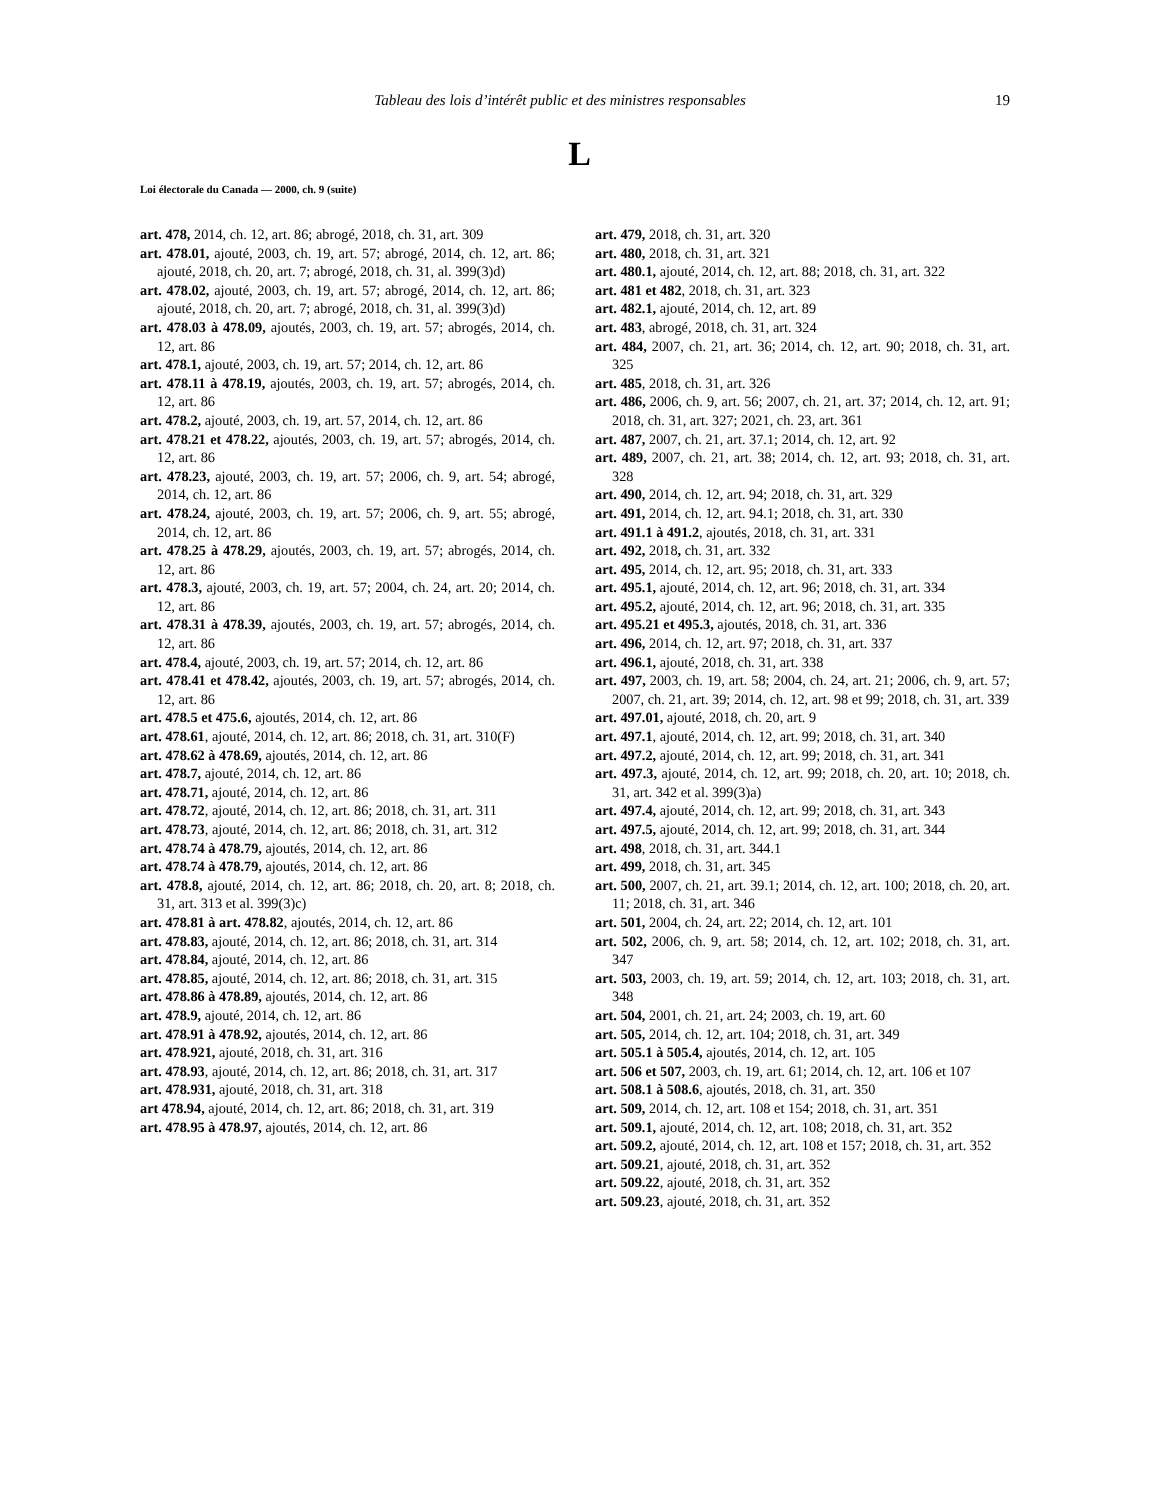Tableau des lois d’intérêt public et des ministres responsables 19
L
Loi électorale du Canada — 2000, ch. 9 (suite)
art. 478, 2014, ch. 12, art. 86; abrogé, 2018, ch. 31, art. 309
art. 478.01, ajouté, 2003, ch. 19, art. 57; abrogé, 2014, ch. 12, art. 86; ajouté, 2018, ch. 20, art. 7; abrogé, 2018, ch. 31, al. 399(3)d)
art. 478.02, ajouté, 2003, ch. 19, art. 57; abrogé, 2014, ch. 12, art. 86; ajouté, 2018, ch. 20, art. 7; abrogé, 2018, ch. 31, al. 399(3)d)
art. 478.03 à 478.09, ajoutés, 2003, ch. 19, art. 57; abrogés, 2014, ch. 12, art. 86
art. 478.1, ajouté, 2003, ch. 19, art. 57; 2014, ch. 12, art. 86
art. 478.11 à 478.19, ajoutés, 2003, ch. 19, art. 57; abrogés, 2014, ch. 12, art. 86
art. 478.2, ajouté, 2003, ch. 19, art. 57, 2014, ch. 12, art. 86
art. 478.21 et 478.22, ajoutés, 2003, ch. 19, art. 57; abrogés, 2014, ch. 12, art. 86
art. 478.23, ajouté, 2003, ch. 19, art. 57; 2006, ch. 9, art. 54; abrogé, 2014, ch. 12, art. 86
art. 478.24, ajouté, 2003, ch. 19, art. 57; 2006, ch. 9, art. 55; abrogé, 2014, ch. 12, art. 86
art. 478.25 à 478.29, ajoutés, 2003, ch. 19, art. 57; abrogés, 2014, ch. 12, art. 86
art. 478.3, ajouté, 2003, ch. 19, art. 57; 2004, ch. 24, art. 20; 2014, ch. 12, art. 86
art. 478.31 à 478.39, ajoutés, 2003, ch. 19, art. 57; abrogés, 2014, ch. 12, art. 86
art. 478.4, ajouté, 2003, ch. 19, art. 57; 2014, ch. 12, art. 86
art. 478.41 et 478.42, ajoutés, 2003, ch. 19, art. 57; abrogés, 2014, ch. 12, art. 86
art. 478.5 et 475.6, ajoutés, 2014, ch. 12, art. 86
art. 478.61, ajouté, 2014, ch. 12, art. 86; 2018, ch. 31, art. 310(F)
art. 478.62 à 478.69, ajoutés, 2014, ch. 12, art. 86
art. 478.7, ajouté, 2014, ch. 12, art. 86
art. 478.71, ajouté, 2014, ch. 12, art. 86
art. 478.72, ajouté, 2014, ch. 12, art. 86; 2018, ch. 31, art. 311
art. 478.73, ajouté, 2014, ch. 12, art. 86; 2018, ch. 31, art. 312
art. 478.74 à 478.79, ajoutés, 2014, ch. 12, art. 86
art. 478.74 à 478.79, ajoutés, 2014, ch. 12, art. 86
art. 478.8, ajouté, 2014, ch. 12, art. 86; 2018, ch. 20, art. 8; 2018, ch. 31, art. 313 et al. 399(3)c)
art. 478.81 à art. 478.82, ajoutés, 2014, ch. 12, art. 86
art. 478.83, ajouté, 2014, ch. 12, art. 86; 2018, ch. 31, art. 314
art. 478.84, ajouté, 2014, ch. 12, art. 86
art. 478.85, ajouté, 2014, ch. 12, art. 86; 2018, ch. 31, art. 315
art. 478.86 à 478.89, ajoutés, 2014, ch. 12, art. 86
art. 478.9, ajouté, 2014, ch. 12, art. 86
art. 478.91 à 478.92, ajoutés, 2014, ch. 12, art. 86
art. 478.921, ajouté, 2018, ch. 31, art. 316
art. 478.93, ajouté, 2014, ch. 12, art. 86; 2018, ch. 31, art. 317
art. 478.931, ajouté, 2018, ch. 31, art. 318
art 478.94, ajouté, 2014, ch. 12, art. 86; 2018, ch. 31, art. 319
art. 478.95 à 478.97, ajoutés, 2014, ch. 12, art. 86
art. 479, 2018, ch. 31, art. 320
art. 480, 2018, ch. 31, art. 321
art. 480.1, ajouté, 2014, ch. 12, art. 88; 2018, ch. 31, art. 322
art. 481 et 482, 2018, ch. 31, art. 323
art. 482.1, ajouté, 2014, ch. 12, art. 89
art. 483, abrogé, 2018, ch. 31, art. 324
art. 484, 2007, ch. 21, art. 36; 2014, ch. 12, art. 90; 2018, ch. 31, art. 325
art. 485, 2018, ch. 31, art. 326
art. 486, 2006, ch. 9, art. 56; 2007, ch. 21, art. 37; 2014, ch. 12, art. 91; 2018, ch. 31, art. 327; 2021, ch. 23, art. 361
art. 487, 2007, ch. 21, art. 37.1; 2014, ch. 12, art. 92
art. 489, 2007, ch. 21, art. 38; 2014, ch. 12, art. 93; 2018, ch. 31, art. 328
art. 490, 2014, ch. 12, art. 94; 2018, ch. 31, art. 329
art. 491, 2014, ch. 12, art. 94.1; 2018, ch. 31, art. 330
art. 491.1 à 491.2, ajoutés, 2018, ch. 31, art. 331
art. 492, 2018, ch. 31, art. 332
art. 495, 2014, ch. 12, art. 95; 2018, ch. 31, art. 333
art. 495.1, ajouté, 2014, ch. 12, art. 96; 2018, ch. 31, art. 334
art. 495.2, ajouté, 2014, ch. 12, art. 96; 2018, ch. 31, art. 335
art. 495.21 et 495.3, ajoutés, 2018, ch. 31, art. 336
art. 496, 2014, ch. 12, art. 97; 2018, ch. 31, art. 337
art. 496.1, ajouté, 2018, ch. 31, art. 338
art. 497, 2003, ch. 19, art. 58; 2004, ch. 24, art. 21; 2006, ch. 9, art. 57; 2007, ch. 21, art. 39; 2014, ch. 12, art. 98 et 99; 2018, ch. 31, art. 339
art. 497.01, ajouté, 2018, ch. 20, art. 9
art. 497.1, ajouté, 2014, ch. 12, art. 99; 2018, ch. 31, art. 340
art. 497.2, ajouté, 2014, ch. 12, art. 99; 2018, ch. 31, art. 341
art. 497.3, ajouté, 2014, ch. 12, art. 99; 2018, ch. 20, art. 10; 2018, ch. 31, art. 342 et al. 399(3)a)
art. 497.4, ajouté, 2014, ch. 12, art. 99; 2018, ch. 31, art. 343
art. 497.5, ajouté, 2014, ch. 12, art. 99; 2018, ch. 31, art. 344
art. 498, 2018, ch. 31, art. 344.1
art. 499, 2018, ch. 31, art. 345
art. 500, 2007, ch. 21, art. 39.1; 2014, ch. 12, art. 100; 2018, ch. 20, art. 11; 2018, ch. 31, art. 346
art. 501, 2004, ch. 24, art. 22; 2014, ch. 12, art. 101
art. 502, 2006, ch. 9, art. 58; 2014, ch. 12, art. 102; 2018, ch. 31, art. 347
art. 503, 2003, ch. 19, art. 59; 2014, ch. 12, art. 103; 2018, ch. 31, art. 348
art. 504, 2001, ch. 21, art. 24; 2003, ch. 19, art. 60
art. 505, 2014, ch. 12, art. 104; 2018, ch. 31, art. 349
art. 505.1 à 505.4, ajoutés, 2014, ch. 12, art. 105
art. 506 et 507, 2003, ch. 19, art. 61; 2014, ch. 12, art. 106 et 107
art. 508.1 à 508.6, ajoutés, 2018, ch. 31, art. 350
art. 509, 2014, ch. 12, art. 108 et 154; 2018, ch. 31, art. 351
art. 509.1, ajouté, 2014, ch. 12, art. 108; 2018, ch. 31, art. 352
art. 509.2, ajouté, 2014, ch. 12, art. 108 et 157; 2018, ch. 31, art. 352
art. 509.21, ajouté, 2018, ch. 31, art. 352
art. 509.22, ajouté, 2018, ch. 31, art. 352
art. 509.23, ajouté, 2018, ch. 31, art. 352